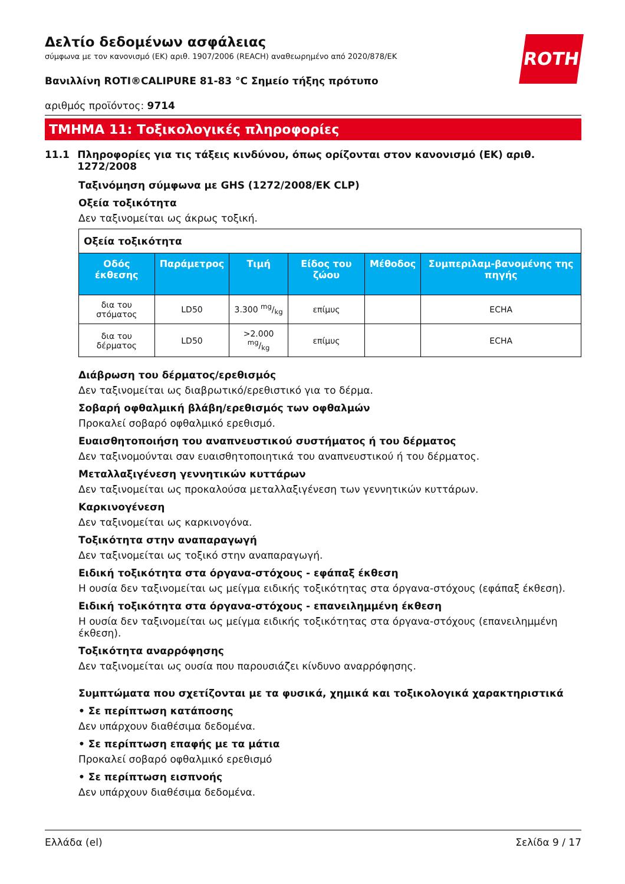ROTH
Δελτίο δεδομένων ασφάλειας
σύμφωνα με τον κανονισμό (ΕΚ) αριθ. 1907/2006 (REACH) αναθεωρημένο από 2020/878/ΕΚ
Βανιλλίνη ROTI®CALIPURE 81-83 °C Σημείο τήξης πρότυπο
αριθμός προϊόντος: 9714
ΤΜΗΜΑ 11: Τοξικολογικές πληροφορίες
11.1 Πληροφορίες για τις τάξεις κινδύνου, όπως ορίζονται στον κανονισμό (ΕΚ) αριθ. 1272/2008
Ταξινόμηση σύμφωνα με GHS (1272/2008/ΕΚ CLP)
Οξεία τοξικότητα
Δεν ταξινομείται ως άκρως τοξική.
| Οξεία τοξικότητα | | | | | |
| Οδός έκθεσης | Παράμετρος | Τιμή | Είδος του ζώου | Μέθοδος | Συμπεριλαμ-βανομένης της πηγής |
| δια του στόματος | LD50 | 3.300 mg/kg | επίμυς | | ECHA |
| δια του δέρματος | LD50 | >2.000 mg/kg | επίμυς | | ECHA |
Διάβρωση του δέρματος/ερεθισμός
Δεν ταξινομείται ως διαβρωτικό/ερεθιστικό για το δέρμα.
Σοβαρή οφθαλμική βλάβη/ερεθισμός των οφθαλμών
Προκαλεί σοβαρό οφθαλμικό ερεθισμό.
Ευαισθητοποιήση του αναπνευστικού συστήματος ή του δέρματος
Δεν ταξινομούνται σαν ευαισθητοποιητικά του αναπνευστικού ή του δέρματος.
Μεταλλαξιγένεση γεννητικών κυττάρων
Δεν ταξινομείται ως προκαλούσα μεταλλαξιγένεση των γεννητικών κυττάρων.
Καρκινογένεση
Δεν ταξινομείται ως καρκινογόνα.
Τοξικότητα στην αναπαραγωγή
Δεν ταξινομείται ως τοξικό στην αναπαραγωγή.
Ειδική τοξικότητα στα όργανα-στόχους - εφάπαξ έκθεση
Η ουσία δεν ταξινομείται ως μείγμα ειδικής τοξικότητας στα όργανα-στόχους (εφάπαξ έκθεση).
Ειδική τοξικότητα στα όργανα-στόχους - επανειλημμένη έκθεση
Η ουσία δεν ταξινομείται ως μείγμα ειδικής τοξικότητας στα όργανα-στόχους (επανειλημμένη έκθεση).
Τοξικότητα αναρρόφησης
Δεν ταξινομείται ως ουσία που παρουσιάζει κίνδυνο αναρρόφησης.
Συμπτώματα που σχετίζονται με τα φυσικά, χημικά και τοξικολογικά χαρακτηριστικά
• Σε περίπτωση κατάποσης
Δεν υπάρχουν διαθέσιμα δεδομένα.
• Σε περίπτωση επαφής με τα μάτια
Προκαλεί σοβαρό οφθαλμικό ερεθισμό
• Σε περίπτωση εισπνοής
Δεν υπάρχουν διαθέσιμα δεδομένα.
Ελλάδα (el) Σελίδα 9 / 17